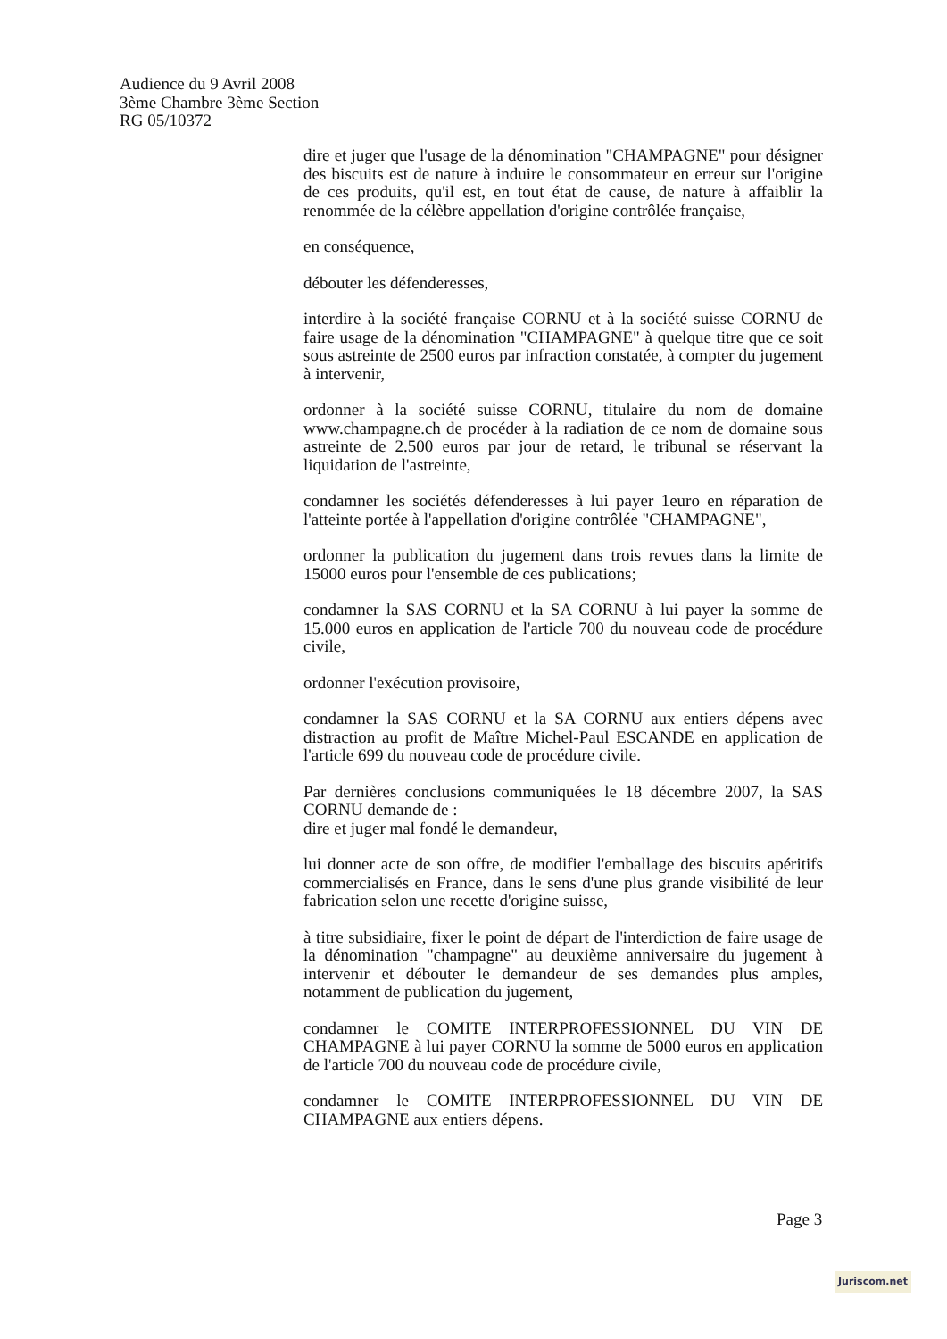Audience du 9 Avril 2008
3ème Chambre 3ème Section
RG 05/10372
dire et juger que l'usage de la dénomination "CHAMPAGNE" pour désigner des biscuits est de nature à induire le consommateur en erreur sur l'origine de ces produits, qu'il est, en tout état de cause, de nature à affaiblir la renommée de la célèbre appellation d'origine contrôlée française,
en conséquence,
débouter les défenderesses,
interdire à la société française CORNU et à la société suisse CORNU de faire usage de la dénomination "CHAMPAGNE" à quelque titre que ce soit sous astreinte de 2500 euros par infraction constatée, à compter du jugement à intervenir,
ordonner à la société suisse CORNU, titulaire du nom de domaine www.champagne.ch de procéder à la radiation de ce nom de domaine sous astreinte de 2.500 euros par jour de retard, le tribunal se réservant la liquidation de l'astreinte,
condamner les sociétés défenderesses à lui payer 1euro en réparation de l'atteinte portée à l'appellation d'origine contrôlée "CHAMPAGNE",
ordonner la publication du jugement dans trois revues dans la limite de 15000 euros pour l'ensemble de ces publications;
condamner la SAS CORNU et la SA CORNU à lui payer la somme de 15.000 euros en application de l'article 700 du nouveau code de procédure civile,
ordonner l'exécution provisoire,
condamner la SAS CORNU et la SA CORNU aux entiers dépens avec distraction au profit de Maître Michel-Paul ESCANDE en application de l'article 699 du nouveau code de procédure civile.
Par dernières conclusions communiquées le 18 décembre 2007, la SAS CORNU demande de :
dire et juger mal fondé le demandeur,
lui donner acte de son offre, de modifier l'emballage des biscuits apéritifs commercialisés en France, dans le sens d'une plus grande visibilité de leur fabrication selon une recette d'origine suisse,
à titre subsidiaire, fixer le point de départ de l'interdiction de faire usage de la dénomination "champagne" au deuxième anniversaire du jugement à intervenir et débouter le demandeur de ses demandes plus amples, notamment de publication du jugement,
condamner le COMITE INTERPROFESSIONNEL DU VIN DE CHAMPAGNE à lui payer CORNU la somme de 5000 euros en application de l'article 700 du nouveau code de procédure civile,
condamner le COMITE INTERPROFESSIONNEL DU VIN DE CHAMPAGNE aux entiers dépens.
Page 3
Juriscom.net